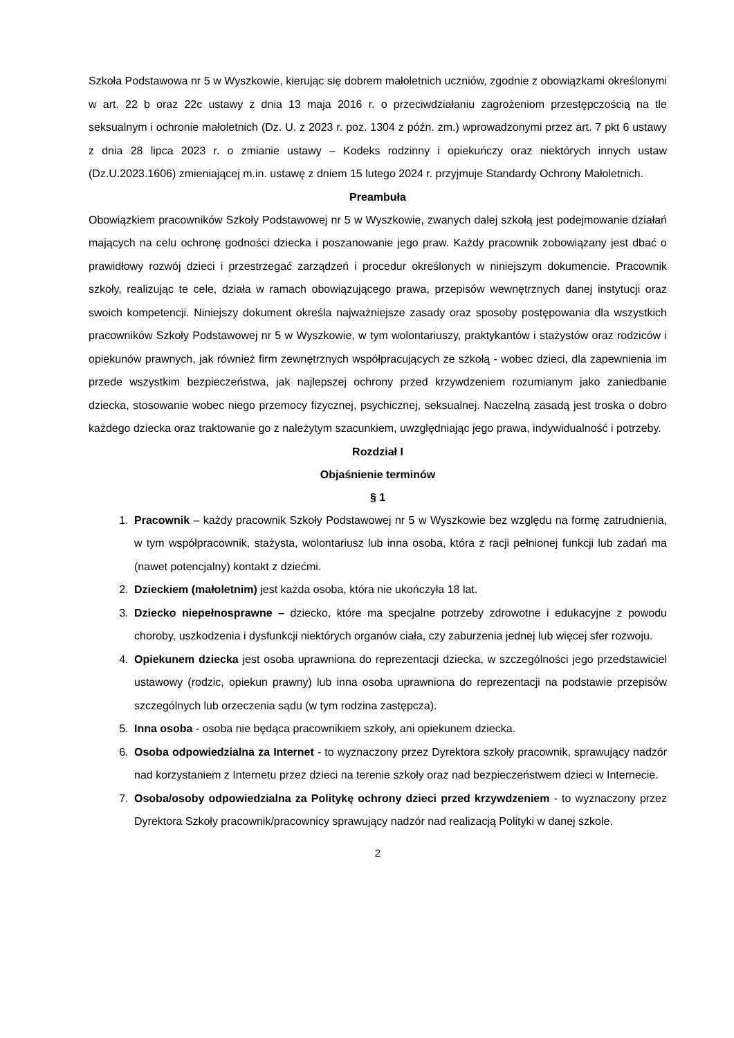Szkoła Podstawowa nr 5 w Wyszkowie, kierując się dobrem małoletnich uczniów, zgodnie z obowiązkami określonymi w art. 22 b oraz 22c ustawy z dnia 13 maja 2016 r. o przeciwdziałaniu zagrożeniom przestępczością na tle seksualnym i ochronie małoletnich (Dz. U. z 2023 r. poz. 1304 z późn. zm.) wprowadzonymi przez art. 7 pkt 6 ustawy z dnia 28 lipca 2023 r. o zmianie ustawy – Kodeks rodzinny i opiekuńczy oraz niektórych innych ustaw (Dz.U.2023.1606) zmieniającej m.in. ustawę z dniem 15 lutego 2024 r. przyjmuje Standardy Ochrony Małoletnich.
Preambuła
Obowiązkiem pracowników Szkoły Podstawowej nr 5 w Wyszkowie, zwanych dalej szkołą jest podejmowanie działań mających na celu ochronę godności dziecka i poszanowanie jego praw. Każdy pracownik zobowiązany jest dbać o prawidłowy rozwój dzieci i przestrzegać zarządzeń i procedur określonych w niniejszym dokumencie. Pracownik szkoły, realizując te cele, działa w ramach obowiązującego prawa, przepisów wewnętrznych danej instytucji oraz swoich kompetencji. Niniejszy dokument określa najważniejsze zasady oraz sposoby postępowania dla wszystkich pracowników Szkoły Podstawowej nr 5 w Wyszkowie, w tym wolontariuszy, praktykantów i stażystów oraz rodziców i opiekunów prawnych, jak również firm zewnętrznych współpracujących ze szkołą - wobec dzieci, dla zapewnienia im przede wszystkim bezpieczeństwa, jak najlepszej ochrony przed krzywdzeniem rozumianym jako zaniedbanie dziecka, stosowanie wobec niego przemocy fizycznej, psychicznej, seksualnej. Naczelną zasadą jest troska o dobro każdego dziecka oraz traktowanie go z należytym szacunkiem, uwzględniając jego prawa, indywidualność i potrzeby.
Rozdział I
Objaśnienie terminów
§ 1
1. Pracownik – każdy pracownik Szkoły Podstawowej nr 5 w Wyszkowie bez względu na formę zatrudnienia, w tym współpracownik, stażysta, wolontariusz lub inna osoba, która z racji pełnionej funkcji lub zadań ma (nawet potencjalny) kontakt z dziećmi.
2. Dzieckiem (małoletnim) jest każda osoba, która nie ukończyła 18 lat.
3. Dziecko niepełnosprawne – dziecko, które ma specjalne potrzeby zdrowotne i edukacyjne z powodu choroby, uszkodzenia i dysfunkcji niektórych organów ciała, czy zaburzenia jednej lub więcej sfer rozwoju.
4. Opiekunem dziecka jest osoba uprawniona do reprezentacji dziecka, w szczególności jego przedstawiciel ustawowy (rodzic, opiekun prawny) lub inna osoba uprawniona do reprezentacji na podstawie przepisów szczególnych lub orzeczenia sądu (w tym rodzina zastępcza).
5. Inna osoba - osoba nie będąca pracownikiem szkoły, ani opiekunem dziecka.
6. Osoba odpowiedzialna za Internet - to wyznaczony przez Dyrektora szkoły pracownik, sprawujący nadzór nad korzystaniem z Internetu przez dzieci na terenie szkoły oraz nad bezpieczeństwem dzieci w Internecie.
7. Osoba/osoby odpowiedzialna za Politykę ochrony dzieci przed krzywdzeniem - to wyznaczony przez Dyrektora Szkoły pracownik/pracownicy sprawujący nadzór nad realizacją Polityki w danej szkole.
2